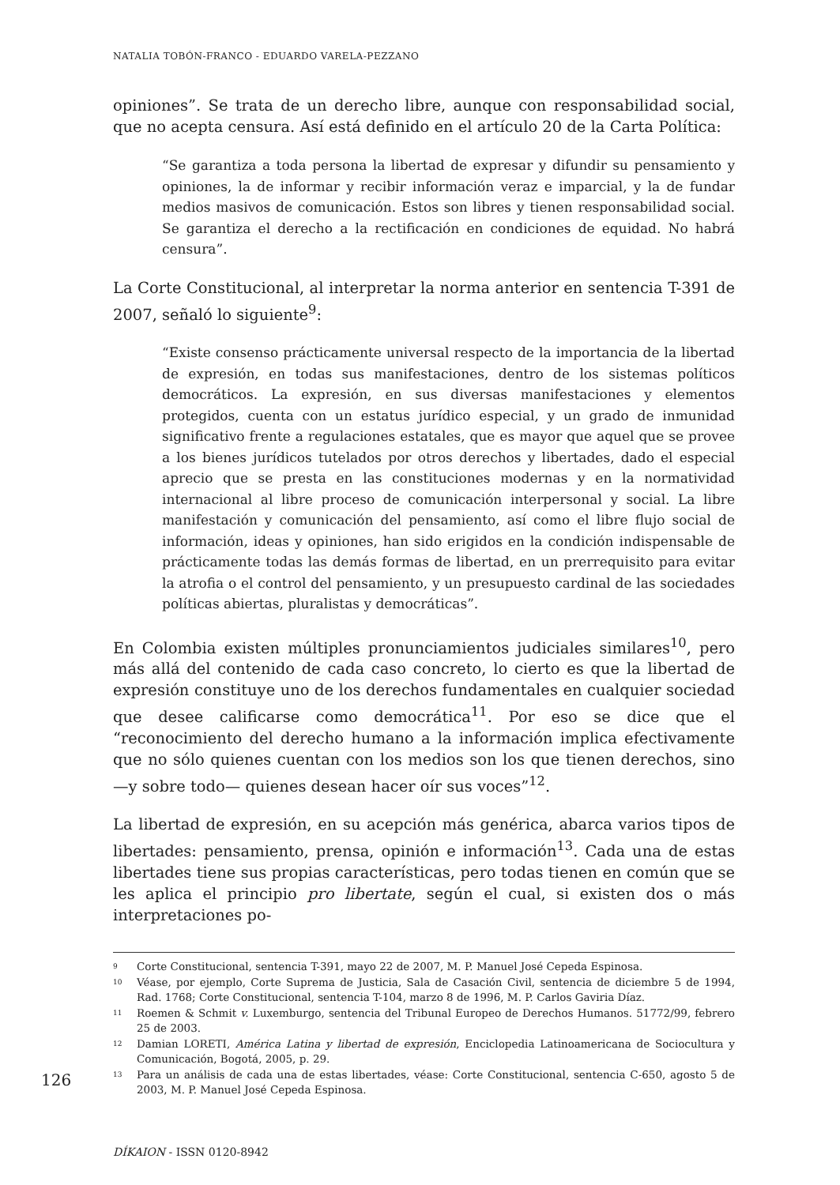NATALIA TOBÓN-FRANCO - EDUARDO VARELA-PEZZANO
opiniones”. Se trata de un derecho libre, aunque con responsabilidad social, que no acepta censura. Así está definido en el artículo 20 de la Carta Política:
“Se garantiza a toda persona la libertad de expresar y difundir su pensamiento y opiniones, la de informar y recibir información veraz e imparcial, y la de fundar medios masivos de comunicación. Estos son libres y tienen responsabilidad social. Se garantiza el derecho a la rectificación en condiciones de equidad. No habrá censura”.
La Corte Constitucional, al interpretar la norma anterior en sentencia T-391 de 2007, señaló lo siguiente<sup>9</sup>:
“Existe consenso prácticamente universal respecto de la importancia de la libertad de expresión, en todas sus manifestaciones, dentro de los sistemas políticos democráticos. La expresión, en sus diversas manifestaciones y elementos protegidos, cuenta con un estatus jurídico especial, y un grado de inmunidad significativo frente a regulaciones estatales, que es mayor que aquel que se provee a los bienes jurídicos tutelados por otros derechos y libertades, dado el especial aprecio que se presta en las constituciones modernas y en la normatividad internacional al libre proceso de comunicación interpersonal y social. La libre manifestación y comunicación del pensamiento, así como el libre flujo social de información, ideas y opiniones, han sido erigidos en la condición indispensable de prácticamente todas las demás formas de libertad, en un prerrequisito para evitar la atrofia o el control del pensamiento, y un presupuesto cardinal de las sociedades políticas abiertas, pluralistas y democráticas”.
En Colombia existen múltiples pronunciamientos judiciales similares<sup>10</sup>, pero más allá del contenido de cada caso concreto, lo cierto es que la libertad de expresión constituye uno de los derechos fundamentales en cualquier sociedad que desee calificarse como democrática<sup>11</sup>. Por eso se dice que el “reconocimiento del derecho humano a la información implica efectivamente que no sólo quienes cuentan con los medios son los que tienen derechos, sino —y sobre todo— quienes desean hacer oír sus voces”<sup>12</sup>.
La libertad de expresión, en su acepción más genérica, abarca varios tipos de libertades: pensamiento, prensa, opinión e información<sup>13</sup>. Cada una de estas libertades tiene sus propias características, pero todas tienen en común que se les aplica el principio pro libertate, según el cual, si existen dos o más interpretaciones po-
<sup>9</sup> Corte Constitucional, sentencia T-391, mayo 22 de 2007, M. P. Manuel José Cepeda Espinosa.
<sup>10</sup> Véase, por ejemplo, Corte Suprema de Justicia, Sala de Casación Civil, sentencia de diciembre 5 de 1994, Rad. 1768; Corte Constitucional, sentencia T-104, marzo 8 de 1996, M. P. Carlos Gaviria Díaz.
<sup>11</sup> Roemen & Schmit v. Luxemburgo, sentencia del Tribunal Europeo de Derechos Humanos. 51772/99, febrero 25 de 2003.
<sup>12</sup> Damian LORETI, América Latina y libertad de expresión, Enciclopedia Latinoamericana de Sociocultura y Comunicación, Bogotá, 2005, p. 29.
<sup>13</sup> Para un análisis de cada una de estas libertades, véase: Corte Constitucional, sentencia C-650, agosto 5 de 2003, M. P. Manuel José Cepeda Espinosa.
126
DÍKAION - ISSN 0120-8942